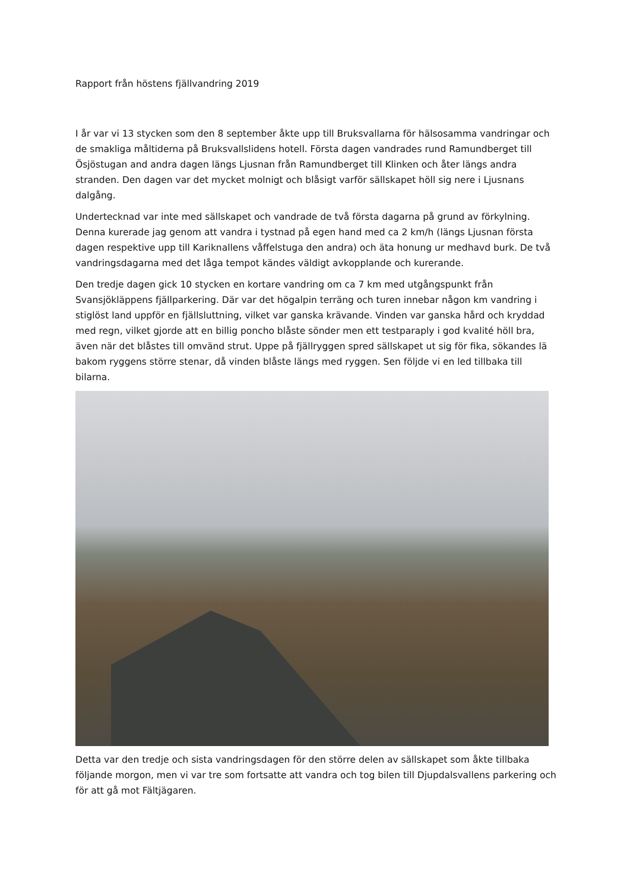Rapport från höstens fjällvandring 2019
I år var vi 13 stycken som den 8 september åkte upp till Bruksvallarna för hälsosamma vandringar och de smakliga måltiderna på Bruksvallslidens hotell. Första dagen vandrades rund Ramundberget till Ösjöstugan and andra dagen längs Ljusnan från Ramundberget till Klinken och åter längs andra stranden. Den dagen var det mycket molnigt och blåsigt varför sällskapet höll sig nere i Ljusnans dalgång.
Undertecknad var inte med sällskapet och vandrade de två första dagarna på grund av förkylning. Denna kurerade jag genom att vandra i tystnad på egen hand med ca 2 km/h (längs Ljusnan första dagen respektive upp till Kariknallens våffelstuga den andra) och äta honung ur medhavd burk. De två vandringsdagarna med det låga tempot kändes väldigt avkopplande och kurerande.
Den tredje dagen gick 10 stycken en kortare vandring om ca 7 km med utgångspunkt från Svansjökläppens fjällparkering. Där var det högalpin terräng och turen innebar någon km vandring i stiglöst land uppför en fjällsluttning, vilket var ganska krävande. Vinden var ganska hård och kryddad med regn, vilket gjorde att en billig poncho blåste sönder men ett testparaply i god kvalité höll bra, även när det blåstes till omvänd strut. Uppe på fjällryggen spred sällskapet ut sig för fika, sökandes lä bakom ryggens större stenar, då vinden blåste längs med ryggen. Sen följde vi en led tillbaka till bilarna.
Detta var den tredje och sista vandringsdagen för den större delen av sällskapet som åkte tillbaka följande morgon, men vi var tre som fortsatte att vandra och tog bilen till Djupdalsvallens parkering och för att gå mot Fältjägaren.